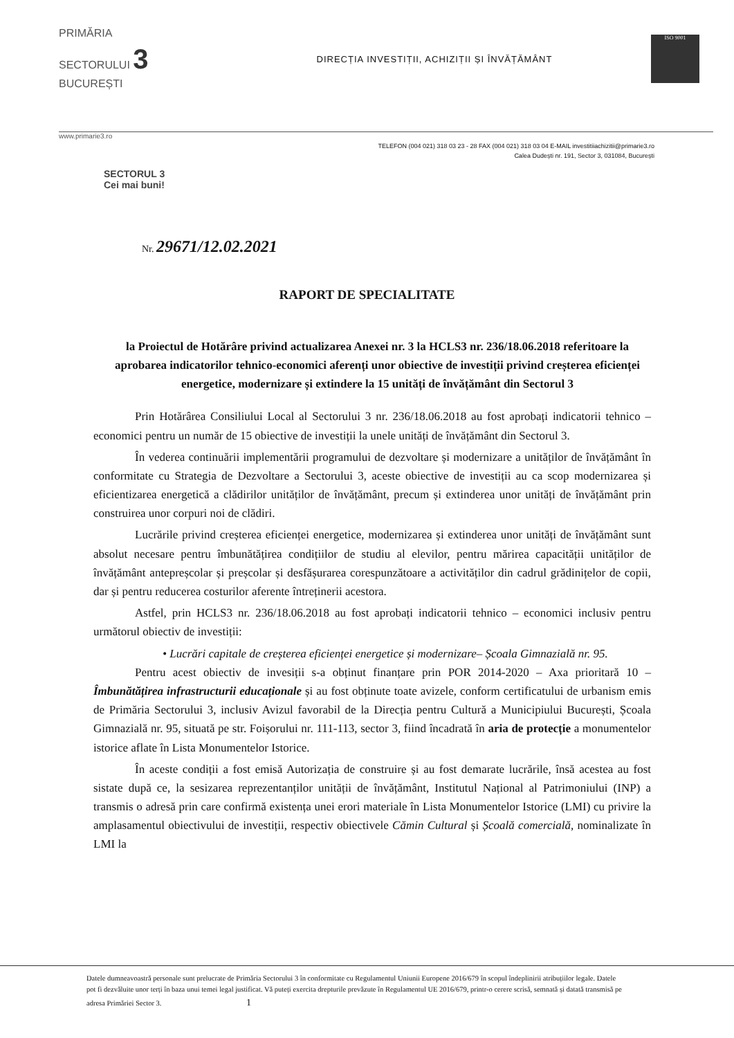PRIMĂRIA
SECTORULUI 3
BUCUREȘTI
DIRECȚIA INVESTIȚII, ACHIZIȚII ȘI ÎNVĂȚĂMÂNT
ISO 9001
www.primarie3.ro
TELEFON (004 021) 318 03 23 - 28 FAX (004 021) 318 03 04 E-MAIL investitiiachizitii@primarie3.ro
Calea Dudești nr. 191, Sector 3, 031084, București
SECTORUL 3
Cei mai buni!
Nr. 29671/12.02.2021
RAPORT DE SPECIALITATE
la Proiectul de Hotărâre privind actualizarea Anexei nr. 3 la HCLS3 nr. 236/18.06.2018 referitoare la aprobarea indicatorilor tehnico-economici aferenți unor obiective de investiții privind creșterea eficienței energetice, modernizare și extindere la 15 unități de învățământ din Sectorul 3
Prin Hotărârea Consiliului Local al Sectorului 3 nr. 236/18.06.2018 au fost aprobați indicatorii tehnico – economici pentru un număr de 15 obiective de investiții la unele unități de învățământ din Sectorul 3.
În vederea continuării implementării programului de dezvoltare și modernizare a unităților de învățământ în conformitate cu Strategia de Dezvoltare a Sectorului 3, aceste obiective de investiții au ca scop modernizarea și eficientizarea energetică a clădirilor unităților de învățământ, precum și extinderea unor unități de învățământ prin construirea unor corpuri noi de clădiri.
Lucrările privind creșterea eficienței energetice, modernizarea și extinderea unor unități de învățământ sunt absolut necesare pentru îmbunătățirea condițiilor de studiu al elevilor, pentru mărirea capacității unităților de învățământ antepreșcolar și preșcolar și desfășurarea corespunzătoare a activităților din cadrul grădinițelor de copii, dar și pentru reducerea costurilor aferente întreținerii acestora.
Astfel, prin HCLS3 nr. 236/18.06.2018 au fost aprobați indicatorii tehnico – economici inclusiv pentru următorul obiectiv de investiții:
• Lucrări capitale de creșterea eficienței energetice și modernizare– Școala Gimnazială nr. 95.
Pentru acest obiectiv de invesiții s-a obținut finanțare prin POR 2014-2020 – Axa prioritară 10 – Îmbunătățirea infrastructurii educaționale și au fost obținute toate avizele, conform certificatului de urbanism emis de Primăria Sectorului 3, inclusiv Avizul favorabil de la Direcția pentru Cultură a Municipiului București, Școala Gimnazială nr. 95, situată pe str. Foișorului nr. 111-113, sector 3, fiind încadrată în aria de protecție a monumentelor istorice aflate în Lista Monumentelor Istorice.
În aceste condiții a fost emisă Autorizația de construire și au fost demarate lucrările, însă acestea au fost sistate după ce, la sesizarea reprezentanților unității de învățământ, Institutul Național al Patrimoniului (INP) a transmis o adresă prin care confirmă existența unei erori materiale în Lista Monumentelor Istorice (LMI) cu privire la amplasamentul obiectivului de investiții, respectiv obiectivele Cămin Cultural și Școală comercială, nominalizate în LMI la
Datele dumneavoastră personale sunt prelucrate de Primăria Sectorului 3 în conformitate cu Regulamentul Uniunii Europene 2016/679 în scopul îndeplinirii atribuțiilor legale. Datele pot fi dezvăluite unor terți în baza unui temei legal justificat. Vă puteți exercita drepturile prevăzute în Regulamentul UE 2016/679, printr-o cerere scrisă, semnată și datată transmisă pe adresa Primăriei Sector 3. 1